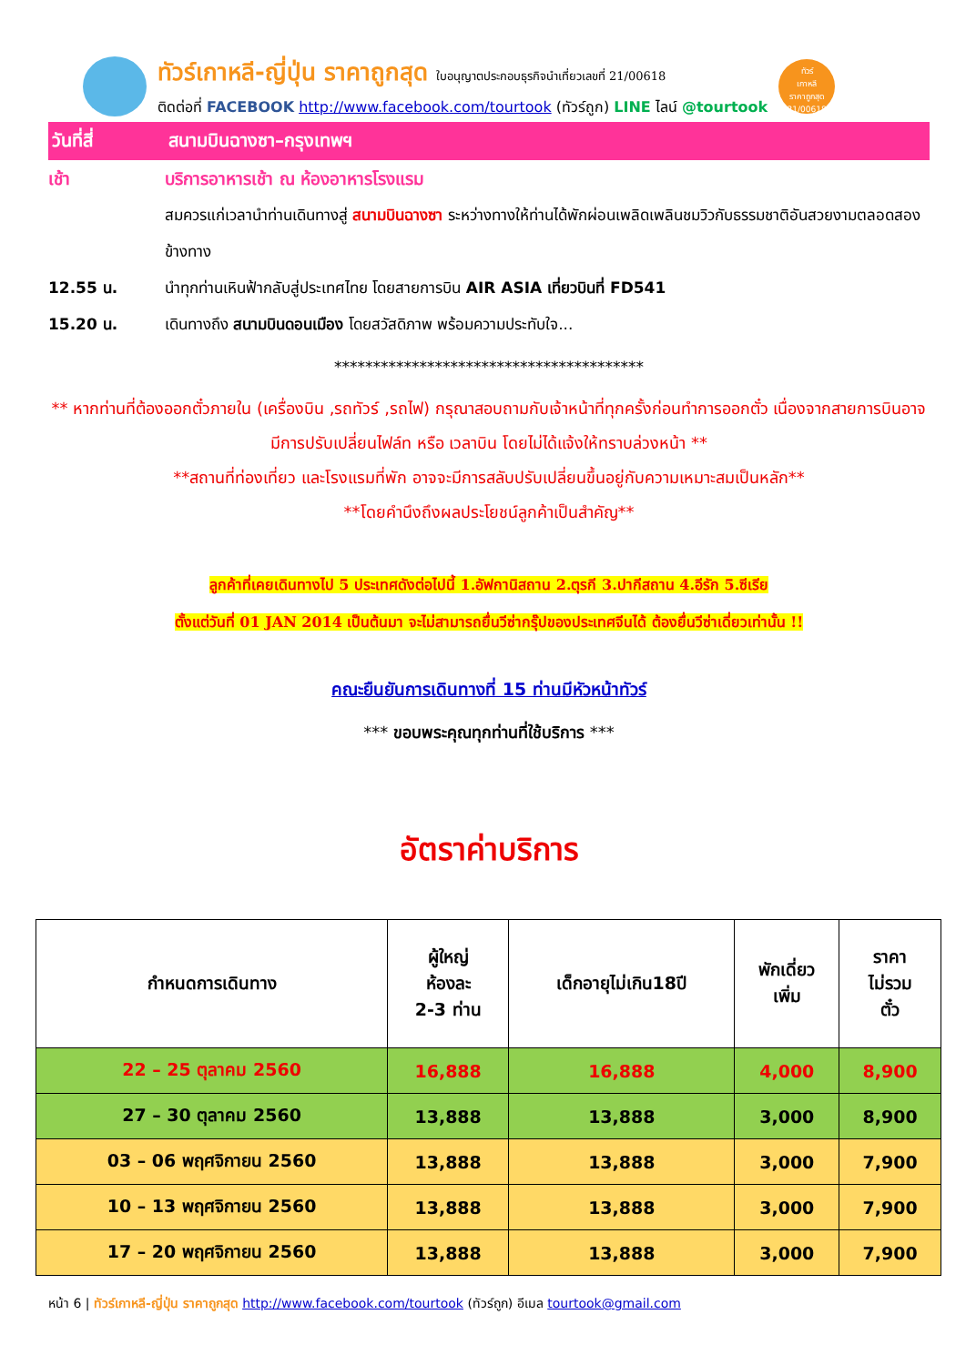ทัวร์เกาหลี-ญี่ปุ่น ราคาถูกสุด ใบอนุญาตประกอบธุรกิจนำเที่ยวเลขที่ 21/00618
ติดต่อที่ FACEBOOK http://www.facebook.com/tourtook (ทัวร์ถูก) LINE ไลน์ @tourtook
ทัวร์
เกาหลี
ราคาถูกสุด
21/00618
วันที่สี่ สนามบินฉางซา–กรุงเทพฯ
เช้า บริการอาหารเช้า ณ ห้องอาหารโรงแรม
สมควรแก่เวลานำท่านเดินทางสู่ สนามบินฉางซา ระหว่างทางให้ท่านได้พักผ่อนเพลิดเพลินชมวิวกับธรรมชาติอันสวยงามตลอดสองข้างทาง
12.55 น. นำทุกท่านเหินฟ้ากลับสู่ประเทศไทย โดยสายการบิน AIR ASIA เที่ยวบินที่ FD541
15.20 น. เดินทางถึง สนามบินดอนเมือง โดยสวัสดิภาพ พร้อมความประทับใจ...
****************************************
** หากท่านที่ต้องออกตั๋วภายใน (เครื่องบิน ,รถทัวร์ ,รถไฟ) กรุณาสอบถามกับเจ้าหน้าที่ทุกครั้งก่อนทำการออกตั๋ว เนื่องจากสายการบินอาจมีการปรับเปลี่ยนไฟล์ท หรือ เวลาบิน โดยไม่ได้แจ้งให้ทราบล่วงหน้า **
**สถานที่ท่องเที่ยว และโรงแรมที่พัก อาจจะมีการสลับปรับเปลี่ยนขึ้นอยู่กับความเหมาะสมเป็นหลัก**
**โดยคำนึงถึงผลประโยชน์ลูกค้าเป็นสำคัญ**
ลูกค้าที่เคยเดินทางไป 5 ประเทศดังต่อไปนี้ 1.อัฟกานิสถาน 2.ตุรกี 3.ปากีสถาน 4.อีรัก 5.ซีเรีย
ตั้งแต่วันที่ 01 JAN 2014 เป็นต้นมา จะไม่สามารถยื่นวีซ่ากรุ๊ปของประเทศจีนได้ ต้องยื่นวีซ่าเดี่ยวเท่านั้น !!
คณะยืนยันการเดินทางที่ 15 ท่านมีหัวหน้าทัวร์
*** ขอบพระคุณทุกท่านที่ใช้บริการ ***
อัตราค่าบริการ
| กำหนดการเดินทาง | ผู้ใหญ่ ห้องละ 2-3 ท่าน | เด็กอายุไม่เกิน18ปี | พักเดี่ยว เพิ่ม | ราคา ไม่รวม ตั๋ว |
| --- | --- | --- | --- | --- |
| 22 – 25 ตุลาคม 2560 | 16,888 | 16,888 | 4,000 | 8,900 |
| 27 – 30 ตุลาคม 2560 | 13,888 | 13,888 | 3,000 | 8,900 |
| 03 – 06 พฤศจิกายน 2560 | 13,888 | 13,888 | 3,000 | 7,900 |
| 10 – 13 พฤศจิกายน 2560 | 13,888 | 13,888 | 3,000 | 7,900 |
| 17 – 20 พฤศจิกายน 2560 | 13,888 | 13,888 | 3,000 | 7,900 |
หน้า 6 | ทัวร์เกาหลี-ญี่ปุ่น ราคาถูกสุด http://www.facebook.com/tourtook (ทัวร์ถูก) อีเมล tourtook@gmail.com